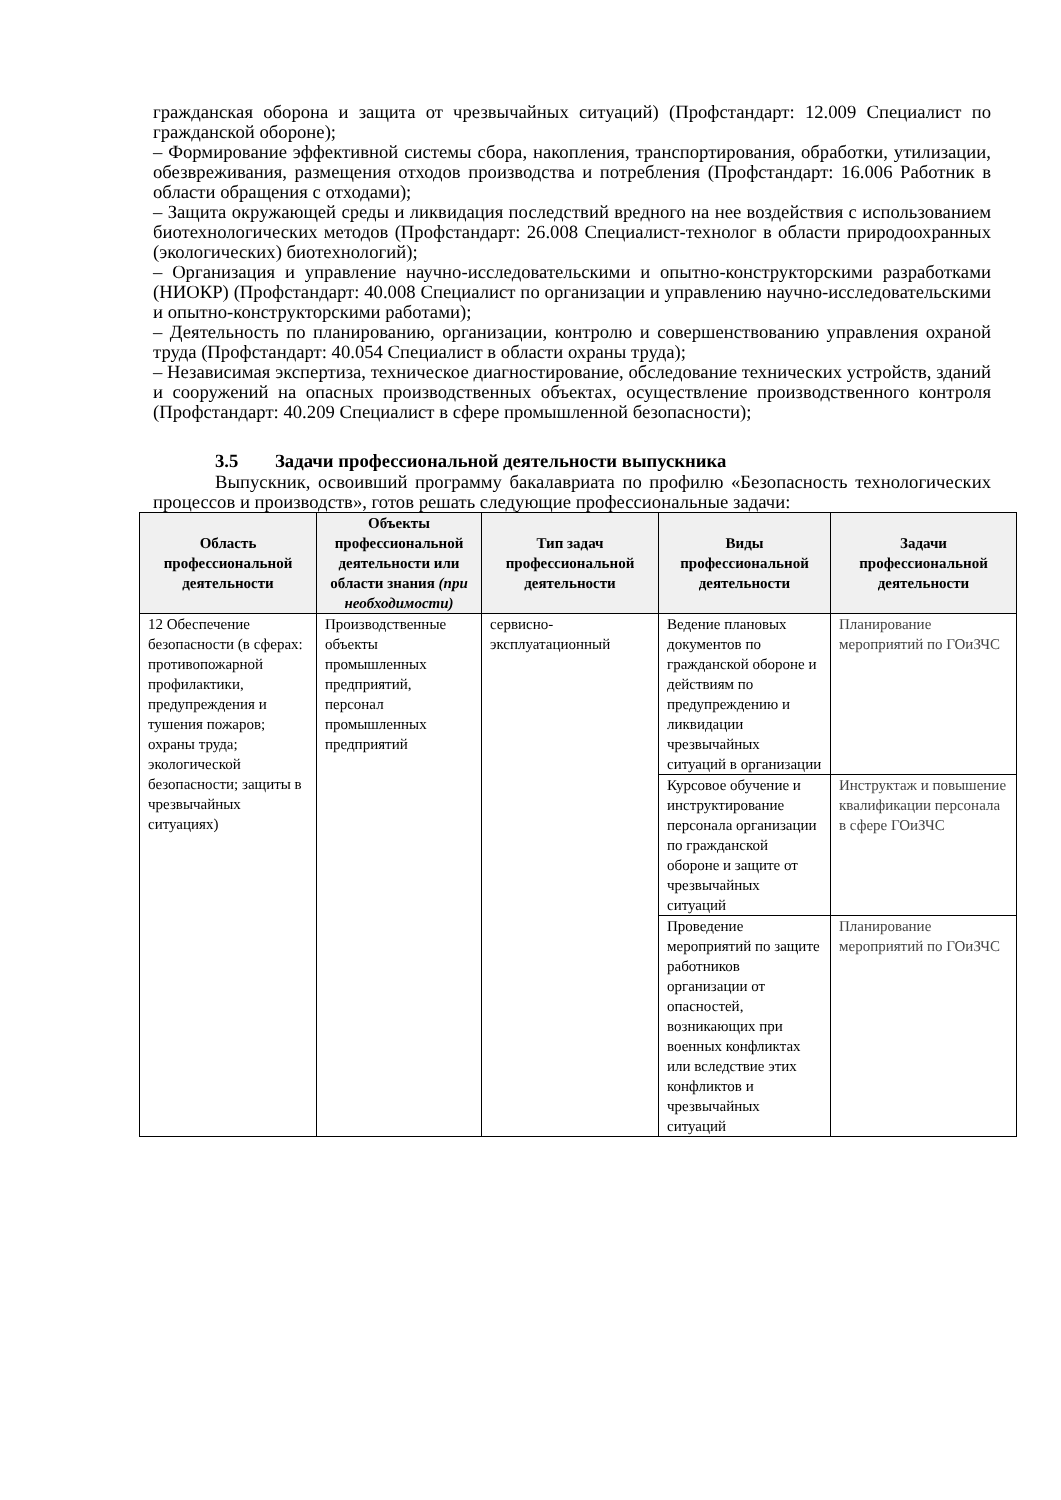гражданская оборона и защита от чрезвычайных ситуаций) (Профстандарт: 12.009 Специалист по гражданской обороне);
– Формирование эффективной системы сбора, накопления, транспортирования, обработки, утилизации, обезвреживания, размещения отходов производства и потребления (Профстандарт: 16.006 Работник в области обращения с отходами);
– Защита окружающей среды и ликвидация последствий вредного на нее воздействия с использованием биотехнологических методов (Профстандарт: 26.008 Специалист-технолог в области природоохранных (экологических) биотехнологий);
– Организация и управление научно-исследовательскими и опытно-конструкторскими разработками (НИОКР) (Профстандарт: 40.008 Специалист по организации и управлению научно-исследовательскими и опытно-конструкторскими работами);
– Деятельность по планированию, организации, контролю и совершенствованию управления охраной труда (Профстандарт: 40.054 Специалист в области охраны труда);
– Независимая экспертиза, техническое диагностирование, обследование технических устройств, зданий и сооружений на опасных производственных объектах, осуществление производственного контроля (Профстандарт: 40.209 Специалист в сфере промышленной безопасности);
3.5 Задачи профессиональной деятельности выпускника
Выпускник, освоивший программу бакалавриата по профилю «Безопасность технологических процессов и производств», готов решать следующие профессиональные задачи:
| Область профессиональной деятельности | Объекты профессиональной деятельности или области знания (при необходимости) | Тип задач профессиональной деятельности | Виды профессиональной деятельности | Задачи профессиональной деятельности |
| --- | --- | --- | --- | --- |
| 12 Обеспечение безопасности (в сферах: противопожарной профилактики, предупреждения и тушения пожаров; охраны труда; экологической безопасности; защиты в чрезвычайных ситуациях) | Производственные объекты промышленных предприятий, персонал промышленных предприятий | сервисно-эксплуатационный | Ведение плановых документов по гражданской обороне и действиям по предупреждению и ликвидации чрезвычайных ситуаций в организации | Планирование мероприятий по ГОиЗЧС |
| | | | Курсовое обучение и инструктирование персонала организации по гражданской обороне и защите от чрезвычайных ситуаций | Инструктаж и повышение квалификации персонала в сфере ГОиЗЧС |
| | | | Проведение мероприятий по защите работников организации от опасностей, возникающих при военных конфликтах или вследствие этих конфликтов и чрезвычайных ситуаций | Планирование мероприятий по ГОиЗЧС |